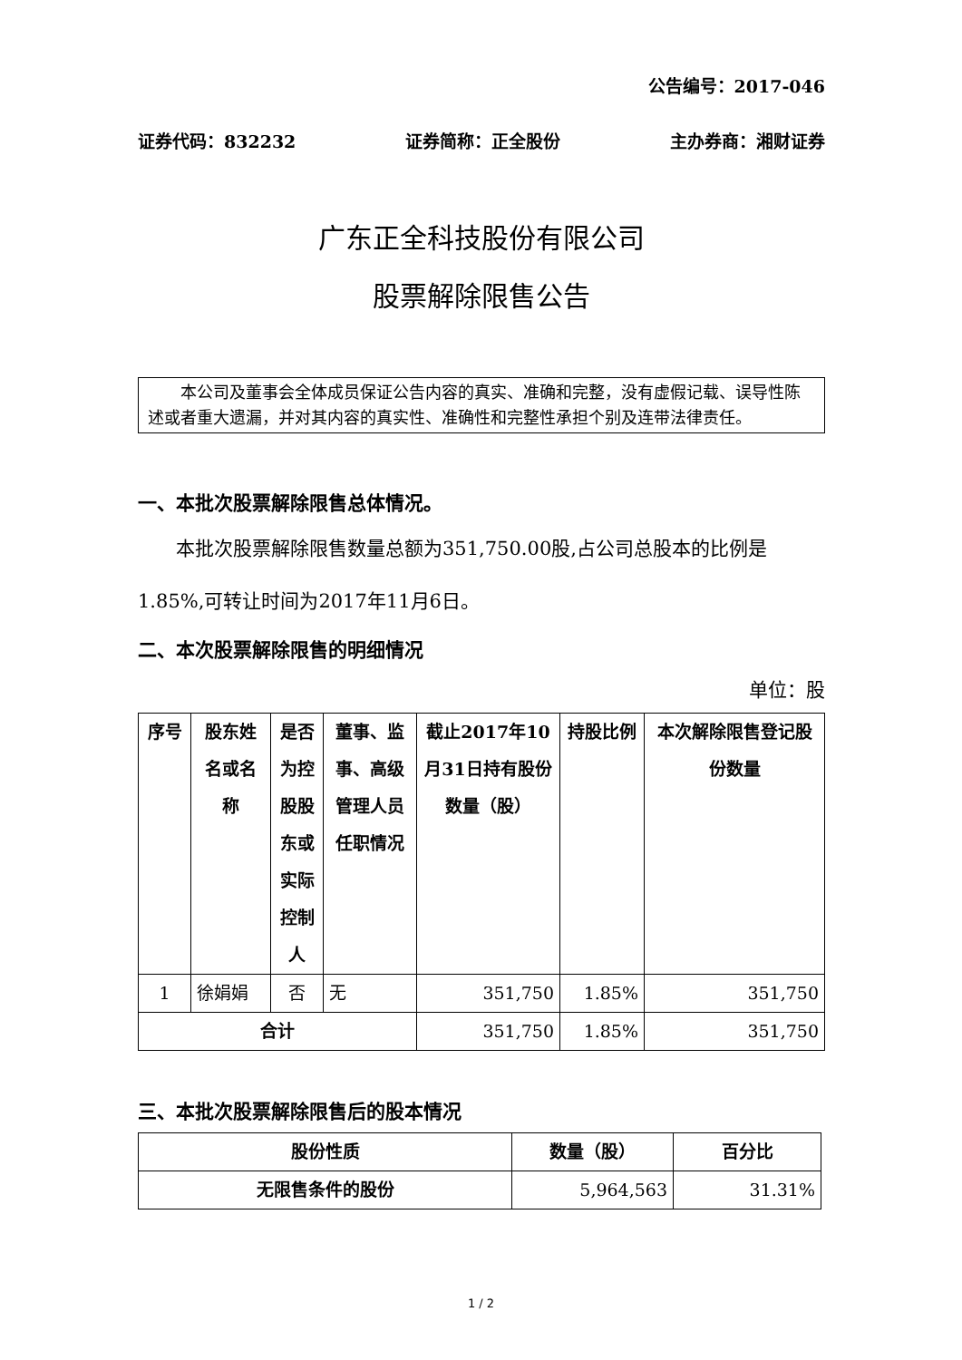公告编号：2017-046
证券代码：832232 证券简称：正全股份 主办券商：湘财证券
广东正全科技股份有限公司
股票解除限售公告
本公司及董事会全体成员保证公告内容的真实、准确和完整，没有虚假记载、误导性陈述或者重大遗漏，并对其内容的真实性、准确性和完整性承担个别及连带法律责任。
一、本批次股票解除限售总体情况。
本批次股票解除限售数量总额为351,750.00股,占公司总股本的比例是1.85%,可转让时间为2017年11月6日。
二、本次股票解除限售的明细情况
单位：股
| 序号 | 股东姓名或名称 | 是否为控股股东或实际控制人 | 董事、监事、高级管理人员任职情况 | 截止2017年10月31日持有股份数量（股） | 持股比例 | 本次解除限售登记股份数量 |
| --- | --- | --- | --- | --- | --- | --- |
| 1 | 徐娟娟 | 否 | 无 | 351,750 | 1.85% | 351,750 |
| 合计 | | | | 351,750 | 1.85% | 351,750 |
三、本批次股票解除限售后的股本情况
| 股份性质 | 数量（股） | 百分比 |
| --- | --- | --- |
| 无限售条件的股份 | 5,964,563 | 31.31% |
1 / 2